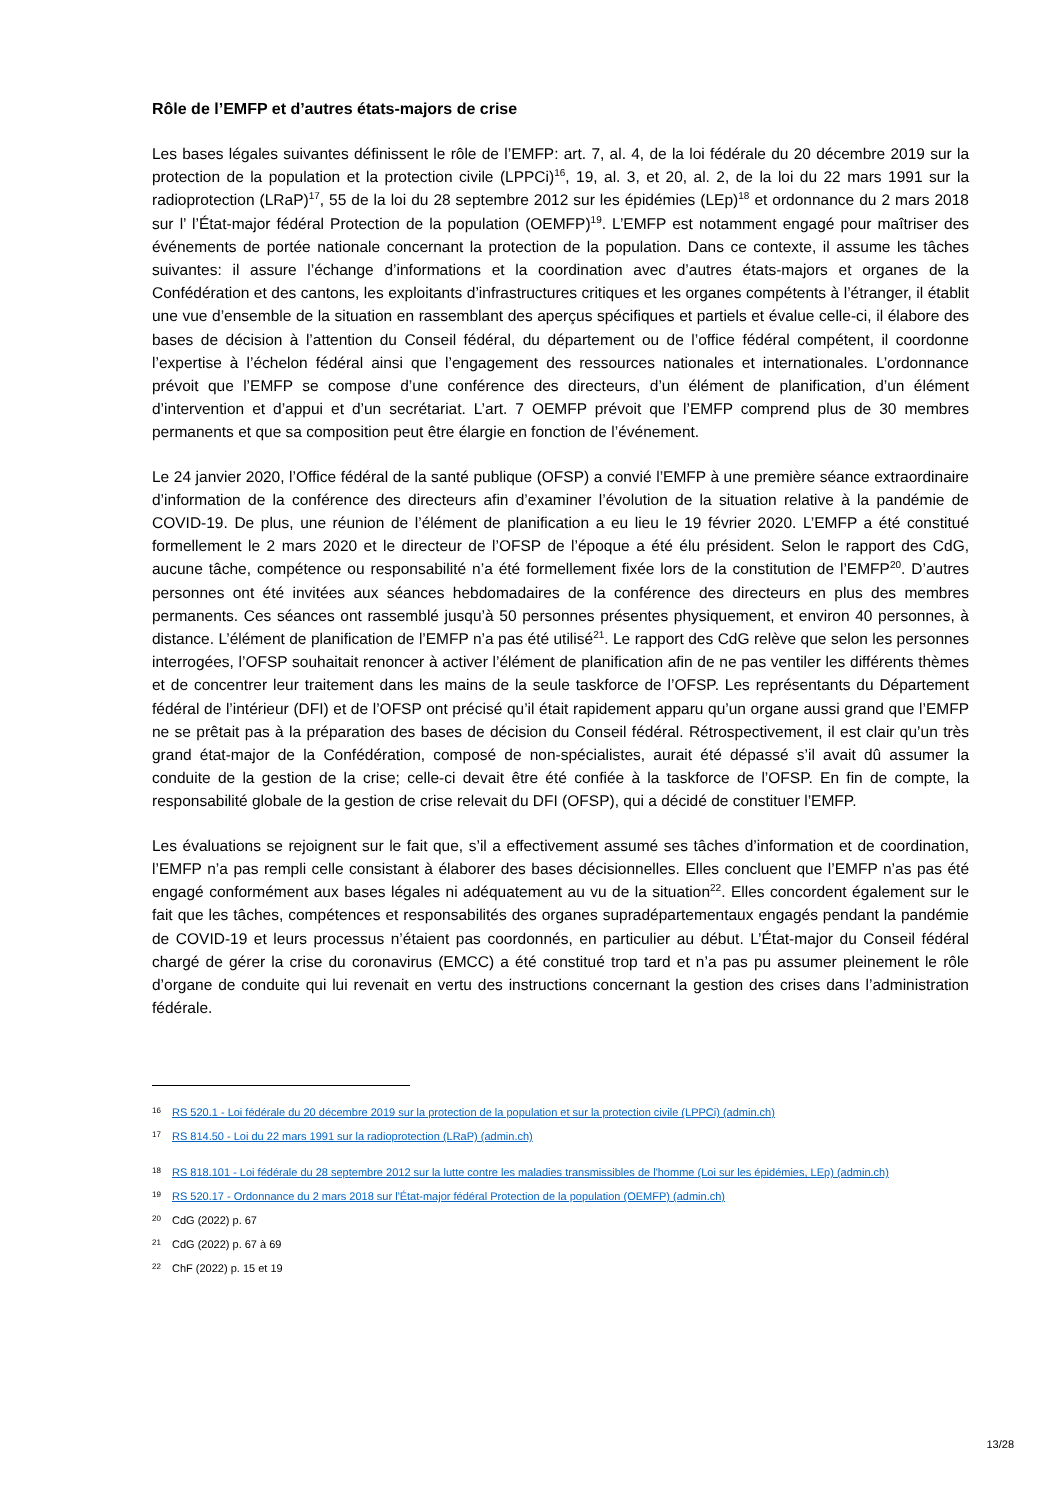Rôle de l’EMFP et d’autres états-majors de crise
Les bases légales suivantes définissent le rôle de l’EMFP: art. 7, al. 4, de la loi fédérale du 20 décembre 2019 sur la protection de la population et la protection civile (LPPCi)<sup>16</sup>, 19, al. 3, et 20, al. 2, de la loi du 22 mars 1991 sur la radioprotection (LRaP)<sup>17</sup>, 55 de la loi du 28 septembre 2012 sur les épidémies (LEp)<sup>18</sup> et ordonnance du 2 mars 2018 sur l’ l’État-major fédéral Protection de la population (OEMFP)<sup>19</sup>. L’EMFP est notamment engagé pour maîtriser des événements de portée nationale concernant la protection de la population. Dans ce contexte, il assume les tâches suivantes: il assure l’échange d’informations et la coordination avec d’autres états-majors et organes de la Confédération et des cantons, les exploitants d’infrastructures critiques et les organes compétents à l’étranger, il établit une vue d’ensemble de la situation en rassemblant des aperçus spécifiques et partiels et évalue celle-ci, il élabore des bases de décision à l’attention du Conseil fédéral, du département ou de l’office fédéral compétent, il coordonne l’expertise à l’échelon fédéral ainsi que l’engagement des ressources nationales et internationales. L’ordonnance prévoit que l’EMFP se compose d’une conférence des directeurs, d’un élément de planification, d’un élément d’intervention et d’appui et d’un secrétariat. L’art. 7 OEMFP prévoit que l’EMFP comprend plus de 30 membres permanents et que sa composition peut être élargie en fonction de l’événement.
Le 24 janvier 2020, l’Office fédéral de la santé publique (OFSP) a convié l’EMFP à une première séance extraordinaire d’information de la conférence des directeurs afin d’examiner l’évolution de la situation relative à la pandémie de COVID-19. De plus, une réunion de l’élément de planification a eu lieu le 19 février 2020. L’EMFP a été constitué formellement le 2 mars 2020 et le directeur de l’OFSP de l’époque a été élu président. Selon le rapport des CdG, aucune tâche, compétence ou responsabilité n’a été formellement fixée lors de la constitution de l’EMFP<sup>20</sup>. D’autres personnes ont été invitées aux séances hebdomadaires de la conférence des directeurs en plus des membres permanents. Ces séances ont rassemblé jusqu’à 50 personnes présentes physiquement, et environ 40 personnes, à distance. L’élément de planification de l’EMFP n’a pas été utilisé<sup>21</sup>. Le rapport des CdG relève que selon les personnes interrogées, l’OFSP souhaitait renoncer à activer l’élément de planification afin de ne pas ventiler les différents thèmes et de concentrer leur traitement dans les mains de la seule taskforce de l’OFSP. Les représentants du Département fédéral de l’intérieur (DFI) et de l’OFSP ont précisé qu’il était rapidement apparu qu’un organe aussi grand que l’EMFP ne se prêtait pas à la préparation des bases de décision du Conseil fédéral. Rétrospectivement, il est clair qu’un très grand état-major de la Confédération, composé de non-spécialistes, aurait été dépassé s’il avait dû assumer la conduite de la gestion de la crise; celle-ci devait être été confiée à la taskforce de l’OFSP. En fin de compte, la responsabilité globale de la gestion de crise relevait du DFI (OFSP), qui a décidé de constituer l’EMFP.
Les évaluations se rejoignent sur le fait que, s’il a effectivement assumé ses tâches d’information et de coordination, l’EMFP n’a pas rempli celle consistant à élaborer des bases décisionnelles. Elles concluent que l’EMFP n’as pas été engagé conformément aux bases légales ni adéquatement au vu de la situation<sup>22</sup>. Elles concordent également sur le fait que les tâches, compétences et responsabilités des organes supradépartementaux engagés pendant la pandémie de COVID-19 et leurs processus n’étaient pas coordonnés, en particulier au début. L’État-major du Conseil fédéral chargé de gérer la crise du coronavirus (EMCC) a été constitué trop tard et n’a pas pu assumer pleinement le rôle d’organe de conduite qui lui revenait en vertu des instructions concernant la gestion des crises dans l’administration fédérale.
16 RS 520.1 - Loi fédérale du 20 décembre 2019 sur la protection de la population et sur la protection civile (LPPCi) (admin.ch)
17 RS 814.50 - Loi du 22 mars 1991 sur la radioprotection (LRaP) (admin.ch)
18 RS 818.101 - Loi fédérale du 28 septembre 2012 sur la lutte contre les maladies transmissibles de l'homme (Loi sur les épidémies, LEp) (admin.ch)
19 RS 520.17 - Ordonnance du 2 mars 2018 sur l'État-major fédéral Protection de la population (OEMFP) (admin.ch)
20 CdG (2022) p. 67
21 CdG (2022) p. 67 à 69
22 ChF (2022) p. 15 et 19
13/28